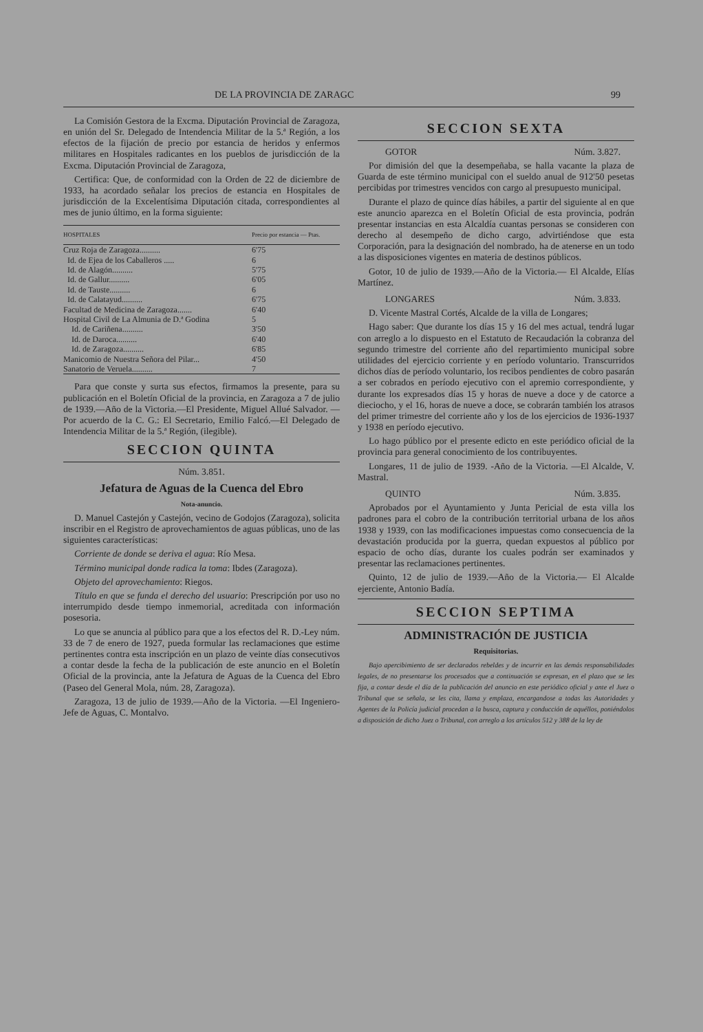DE LA PROVINCIA DE ZARAGC 99
La Comisión Gestora de la Excma. Diputación Provincial de Zaragoza, en unión del Sr. Delegado de Intendencia Militar de la 5.ª Región, a los efectos de la fijación de precio por estancia de heridos y enfermos militares en Hospitales radicantes en los pueblos de jurisdicción de la Excma. Diputación Provincial de Zaragoza,
Certifica: Que, de conformidad con la Orden de 22 de diciembre de 1933, ha acordado señalar los precios de estancia en Hospitales de jurisdicción de la Excelentísima Diputación citada, correspondientes al mes de junio último, en la forma siguiente:
| HOSPITALES | Precio por estancia — Ptas. |
| --- | --- |
| Cruz Roja de Zaragoza.......... | 6'75 |
| Id. de Ejea de los Caballeros ..... | 6 |
| Id. de Alagón.......... | 5'75 |
| Id. de Gallur.......... | 6'05 |
| Id. de Tauste.......... | 6 |
| Id. de Calatayud.......... | 6'75 |
| Facultad de Medicina de Zaragoza....... | 6'40 |
| Hospital Civil de La Almunia de D.ª Godina | 5 |
| Id. de Cariñena.......... | 3'50 |
| Id. de Daroca.......... | 6'40 |
| Id. de Zaragoza.......... | 6'85 |
| Manicomio de Nuestra Señora del Pilar... | 4'50 |
| Sanatorio de Veruela.......... | 7 |
Para que conste y surta sus efectos, firmamos la presente, para su publicación en el Boletín Oficial de la provincia, en Zaragoza a 7 de julio de 1939.—Año de la Victoria.—El Presidente, Miguel Allué Salvador. —Por acuerdo de la C. G.: El Secretario, Emilio Falcó.—El Delegado de Intendencia Militar de la 5.ª Región, (ilegible).
SECCION QUINTA
Núm. 3.851.
Jefatura de Aguas de la Cuenca del Ebro
Nota-anuncio.
D. Manuel Castejón y Castejón, vecino de Godojos (Zaragoza), solicita inscribir en el Registro de aprovechamientos de aguas públicas, uno de las siguientes características:
Corriente de donde se deriva el agua: Río Mesa.
Término municipal donde radica la toma: Ibdes (Zaragoza).
Objeto del aprovechamiento: Riegos.
Título en que se funda el derecho del usuario: Prescripción por uso no interrumpido desde tiempo inmemorial, acreditada con información posesoria.
Lo que se anuncia al público para que a los efectos del R. D.-Ley núm. 33 de 7 de enero de 1927, pueda formular las reclamaciones que estime pertinentes contra esta inscripción en un plazo de veinte días consecutivos a contar desde la fecha de la publicación de este anuncio en el Boletín Oficial de la provincia, ante la Jefatura de Aguas de la Cuenca del Ebro (Paseo del General Mola, núm. 28, Zaragoza).
Zaragoza, 13 de julio de 1939.—Año de la Victoria. —El Ingeniero-Jefe de Aguas, C. Montalvo.
SECCION SEXTA
GOTOR Núm. 3.827.
Por dimisión del que la desempeñaba, se halla vacante la plaza de Guarda de este término municipal con el sueldo anual de 912'50 pesetas percibidas por trimestres vencidos con cargo al presupuesto municipal.
Durante el plazo de quince días hábiles, a partir del siguiente al en que este anuncio aparezca en el Boletín Oficial de esta provincia, podrán presentar instancias en esta Alcaldía cuantas personas se consideren con derecho al desempeño de dicho cargo, advirtiéndose que esta Corporación, para la designación del nombrado, ha de atenerse en un todo a las disposiciones vigentes en materia de destinos públicos.
Gotor, 10 de julio de 1939.—Año de la Victoria.— El Alcalde, Elías Martínez.
LONGARES Núm. 3.833.
D. Vicente Mastral Cortés, Alcalde de la villa de Longares;
Hago saber: Que durante los días 15 y 16 del mes actual, tendrá lugar con arreglo a lo dispuesto en el Estatuto de Recaudación la cobranza del segundo trimestre del corriente año del repartimiento municipal sobre utilidades del ejercicio corriente y en período voluntario. Transcurridos dichos días de período voluntario, los recibos pendientes de cobro pasarán a ser cobrados en período ejecutivo con el apremio correspondiente, y durante los expresados días 15 y horas de nueve a doce y de catorce a dieciocho, y el 16, horas de nueve a doce, se cobrarán también los atrasos del primer trimestre del corriente año y los de los ejercicios de 1936-1937 y 1938 en período ejecutivo.
Lo hago público por el presente edicto en este periódico oficial de la provincia para general conocimiento de los contribuyentes.
Longares, 11 de julio de 1939. -Año de la Victoria. —El Alcalde, V. Mastral.
QUINTO Núm. 3.835.
Aprobados por el Ayuntamiento y Junta Pericial de esta villa los padrones para el cobro de la contribución territorial urbana de los años 1938 y 1939, con las modificaciones impuestas como consecuencia de la devastación producida por la guerra, quedan expuestos al público por espacio de ocho días, durante los cuales podrán ser examinados y presentar las reclamaciones pertinentes.
Quinto, 12 de julio de 1939.—Año de la Victoria.— El Alcalde ejerciente, Antonio Badía.
SECCION SEPTIMA
ADMINISTRACIÓN DE JUSTICIA
Requisitorias.
Bajo apercibimiento de ser declarados rebeldes y de incurrir en las demás responsabilidades legales, de no presentarse los procesados que a continuación se expresan, en el plazo que se les fija, a contar desde el día de la publicación del anuncio en este periódico oficial y ante el Juez o Tribunal que se señala, se les cita, llama y emplaza, encargandose a todas las Autoridades y Agentes de la Policía judicial procedan a la busca, captura y conducción de aquéllos, poniéndolos a disposición de dicho Juez o Tribunal, con arreglo a los artículos 512 y 388 de la ley de